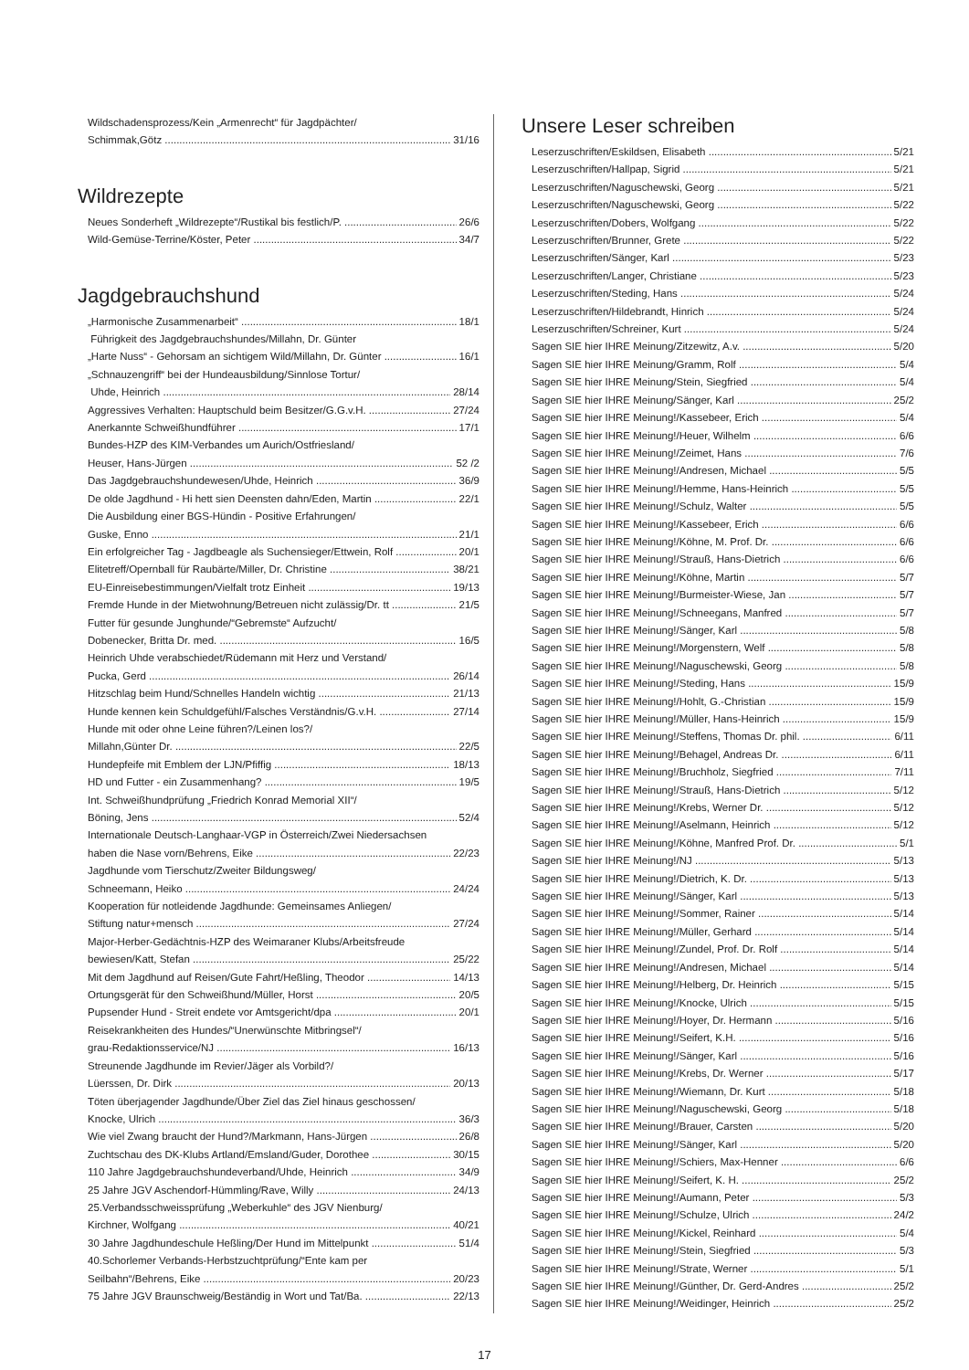Wildschadensprozess/Kein „Armenrecht“ für Jagdpächter/
Schimmak,Götz 31/16
Wildrezepte
Neues Sonderheft „Wildrezepte“/Rustikal bis festlich/P. 26/6
Wild-Gemüse-Terrine/Köster, Peter 34/7
Jagdgebrauchshund
„Harmonische Zusammenarbeit“18/1
Führigkeit des Jagdgebrauchshundes/Millahn, Dr. Günter
„Harte Nuss“ - Gehorsam an sichtigem Wild/Millahn, Dr. Günter 16/1
„Schnauzengriff“ bei der Hundeausbildung/Sinnlose Tortur/
Uhde, Heinrich 28/14
Aggressives Verhalten: Hauptschuld beim Besitzer/G.G.v.H. 27/24
Anerkannte Schweißhundführer 17/1
Bundes-HZP des KIM-Verbandes um Aurich/Ostfriesland/
Heuser, Hans-Jürgen 52 /2
Das Jagdgebrauchshundewesen/Uhde, Heinrich 36/9
De olde Jagdhund - Hi hett sien Deensten dahn/Eden, Martin 22/1
Die Ausbildung einer BGS-Hündin - Positive Erfahrungen/
Guske, Enno 21/1
Ein erfolgreicher Tag - Jagdbeagle als Suchensieger/Ettwein, Rolf 20/1
Elitetreff/Opernball für Raubärte/Miller, Dr. Christine 38/21
EU-Einreisebestimmungen/Vielfalt trotz Einheit 19/13
Fremde Hunde in der Mietwohnung/Betreuen nicht zulässig/Dr. tt 21/5
Futter für gesunde Junghunde/“Gebremste“ Aufzucht/
Dobenecker, Britta Dr. med. 16/5
Heinrich Uhde verabschiedet/Rüdemann mit Herz und Verstand/
Pucka, Gerd 26/14
Hitzschlag beim Hund/Schnelles Handeln wichtig 21/13
Hunde kennen kein Schuldgefühl/Falsches Verständnis/G.v.H. 27/14
Hunde mit oder ohne Leine führen?/Leinen los?/
Millahn,Günter Dr. 22/5
Hundepfeife mit Emblem der LJN/Pfiffig 18/13
HD und Futter - ein Zusammenhang? 19/5
Int. Schweißhundprüfung „Friedrich Konrad Memorial XII“/
Böning, Jens 52/4
Internationale Deutsch-Langhaar-VGP in Österreich/Zwei Niedersachsen
haben die Nase vorn/Behrens, Eike 22/23
Jagdhunde vom Tierschutz/Zweiter Bildungsweg/
Schneemann, Heiko 24/24
Kooperation für notleidende Jagdhunde: Gemeinsames Anliegen/
Stiftung natur+mensch 27/24
Major-Herber-Gedächtnis-HZP des Weimaraner Klubs/Arbeitsfreude
bewiesen/Katt, Stefan 25/22
Mit dem Jagdhund auf Reisen/Gute Fahrt/Heßling, Theodor 14/13
Ortungsgerät für den Schweißhund/Müller, Horst 20/5
Pupsender Hund - Streit endete vor Amtsgericht/dpa 20/1
Reisekrankheiten des Hundes/“Unerwünschte Mitbringsel“/
grau-Redaktionsservice/NJ 16/13
Streunende Jagdhunde im Revier/Jäger als Vorbild?/
Lüerssen, Dr. Dirk 20/13
Töten überjagender Jagdhunde/Über Ziel das Ziel hinaus geschossen/
Knocke, Ulrich 36/3
Wie viel Zwang braucht der Hund?/Markmann, Hans-Jürgen 26/8
Zuchtschau des DK-Klubs Artland/Emsland/Guder, Dorothee 30/15
110 Jahre Jagdgebrauchshundeverband/Uhde, Heinrich 34/9
25 Jahre JGV Aschendorf-Hümmling/Rave, Willy 24/13
25.Verbandsschweissprüfung „Weberkuhle“ des JGV Nienburg/
Kirchner, Wolfgang 40/21
30 Jahre Jagdhundeschule Heßling/Der Hund im Mittelpunkt 51/4
40.Schorlemer Verbands-Herbstzuchtprüfung/“Ente kam per
Seilbahn“/Behrens, Eike 20/23
75 Jahre JGV Braunschweig/Beständig in Wort und Tat/Ba. 22/13
Unsere Leser schreiben
Leserzuschriften/Eskildsen, Elisabeth 5/21
Leserzuschriften/Hallpap, Sigrid 5/21
Leserzuschriften/Naguschewski, Georg 5/21
Leserzuschriften/Naguschewski, Georg 5/22
Leserzuschriften/Dobers, Wolfgang 5/22
Leserzuschriften/Brunner, Grete 5/22
Leserzuschriften/Sänger, Karl 5/23
Leserzuschriften/Langer, Christiane 5/23
Leserzuschriften/Steding, Hans 5/24
Leserzuschriften/Hildebrandt, Hinrich 5/24
Leserzuschriften/Schreiner, Kurt 5/24
Sagen SIE hier IHRE Meinung/Zitzewitz, A.v. 5/20
Sagen SIE hier IHRE Meinung/Gramm, Rolf 5/4
Sagen SIE hier IHRE Meinung/Stein, Siegfried 5/4
Sagen SIE hier IHRE Meinung/Sänger, Karl 25/2
Sagen SIE hier IHRE Meinung!/Kassebeer, Erich 5/4
Sagen SIE hier IHRE Meinung!/Heuer, Wilhelm 6/6
Sagen SIE hier IHRE Meinung!/Zeimet, Hans 7/6
Sagen SIE hier IHRE Meinung!/Andresen, Michael 5/5
Sagen SIE hier IHRE Meinung!/Hemme, Hans-Heinrich 5/5
Sagen SIE hier IHRE Meinung!/Schulz, Walter 5/5
Sagen SIE hier IHRE Meinung!/Kassebeer, Erich 6/6
Sagen SIE hier IHRE Meinung!/Köhne, M. Prof. Dr. 6/6
Sagen SIE hier IHRE Meinung!/Strauß, Hans-Dietrich 6/6
Sagen SIE hier IHRE Meinung!/Köhne, Martin 5/7
Sagen SIE hier IHRE Meinung!/Burmeister-Wiese, Jan 5/7
Sagen SIE hier IHRE Meinung!/Schneegans, Manfred 5/7
Sagen SIE hier IHRE Meinung!/Sänger, Karl 5/8
Sagen SIE hier IHRE Meinung!/Morgenstern, Welf 5/8
Sagen SIE hier IHRE Meinung!/Naguschewski, Georg 5/8
Sagen SIE hier IHRE Meinung!/Steding, Hans 15/9
Sagen SIE hier IHRE Meinung!/Hohlt, G.-Christian 15/9
Sagen SIE hier IHRE Meinung!/Müller, Hans-Heinrich 15/9
Sagen SIE hier IHRE Meinung!/Steffens, Thomas Dr. phil. 6/11
Sagen SIE hier IHRE Meinung!/Behagel, Andreas Dr. 6/11
Sagen SIE hier IHRE Meinung!/Bruchholz, Siegfried 7/11
Sagen SIE hier IHRE Meinung!/Strauß, Hans-Dietrich 5/12
Sagen SIE hier IHRE Meinung!/Krebs, Werner Dr. 5/12
Sagen SIE hier IHRE Meinung!/Aselmann, Heinrich 5/12
Sagen SIE hier IHRE Meinung!/Köhne, Manfred Prof. Dr. 5/1
Sagen SIE hier IHRE Meinung!/NJ 5/13
Sagen SIE hier IHRE Meinung!/Dietrich, K. Dr. 5/13
Sagen SIE hier IHRE Meinung!/Sänger, Karl 5/13
Sagen SIE hier IHRE Meinung!/Sommer, Rainer 5/14
Sagen SIE hier IHRE Meinung!/Müller, Gerhard 5/14
Sagen SIE hier IHRE Meinung!/Zundel, Prof. Dr. Rolf 5/14
Sagen SIE hier IHRE Meinung!/Andresen, Michael 5/14
Sagen SIE hier IHRE Meinung!/Helberg, Dr. Heinrich 5/15
Sagen SIE hier IHRE Meinung!/Knocke, Ulrich 5/15
Sagen SIE hier IHRE Meinung!/Hoyer, Dr. Hermann 5/16
Sagen SIE hier IHRE Meinung!/Seifert, K.H. 5/16
Sagen SIE hier IHRE Meinung!/Sänger, Karl 5/16
Sagen SIE hier IHRE Meinung!/Krebs, Dr. Werner 5/17
Sagen SIE hier IHRE Meinung!/Wiemann, Dr. Kurt 5/18
Sagen SIE hier IHRE Meinung!/Naguschewski, Georg 5/18
Sagen SIE hier IHRE Meinung!/Brauer, Carsten 5/20
Sagen SIE hier IHRE Meinung!/Sänger, Karl 5/20
Sagen SIE hier IHRE Meinung!/Schiers, Max-Henner 6/6
Sagen SIE hier IHRE Meinung!/Seifert, K. H. 25/2
Sagen SIE hier IHRE Meinung!/Aumann, Peter 5/3
Sagen SIE hier IHRE Meinung!/Schulze, Ulrich 24/2
Sagen SIE hier IHRE Meinung!/Kickel, Reinhard 5/4
Sagen SIE hier IHRE Meinung!/Stein, Siegfried 5/3
Sagen SIE hier IHRE Meinung!/Strate, Werner 5/1
Sagen SIE hier IHRE Meinung!/Günther, Dr. Gerd-Andres 25/2
Sagen SIE hier IHRE Meinung!/Weidinger, Heinrich 25/2
17